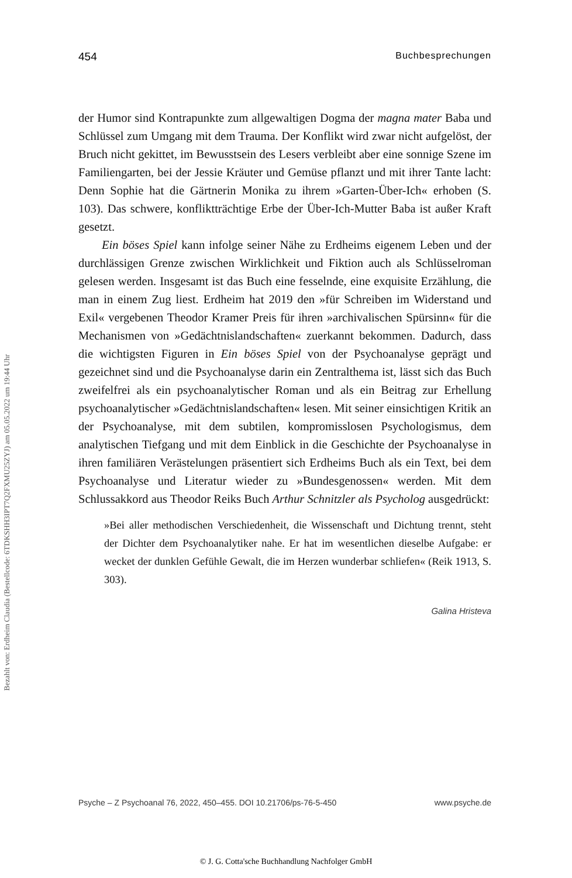Bezahlt von: Erdheim Claudia (Bestellcode: 6TDKSHH3IPT7Q2FXMU25ZYJ) am 05.05.2022 um 19:44 Uhr
454 Buchbesprechungen
der Humor sind Kontrapunkte zum allgewaltigen Dogma der magna mater Baba und Schlüssel zum Umgang mit dem Trauma. Der Konflikt wird zwar nicht aufgelöst, der Bruch nicht gekittet, im Bewusstsein des Lesers verbleibt aber eine sonnige Szene im Familiengarten, bei der Jessie Kräuter und Gemüse pflanzt und mit ihrer Tante lacht: Denn Sophie hat die Gärtnerin Monika zu ihrem »Garten-Über-Ich« erhoben (S. 103). Das schwere, konfliktträchtige Erbe der Über-Ich-Mutter Baba ist außer Kraft gesetzt.
Ein böses Spiel kann infolge seiner Nähe zu Erdheims eigenem Leben und der durchlässigen Grenze zwischen Wirklichkeit und Fiktion auch als Schlüsselroman gelesen werden. Insgesamt ist das Buch eine fesselnde, eine exquisite Erzählung, die man in einem Zug liest. Erdheim hat 2019 den »für Schreiben im Widerstand und Exil« vergebenen Theodor Kramer Preis für ihren »archivalischen Spürsinn« für die Mechanismen von »Gedächtnislandschaften« zuerkannt bekommen. Dadurch, dass die wichtigsten Figuren in Ein böses Spiel von der Psychoanalyse geprägt und gezeichnet sind und die Psychoanalyse darin ein Zentralthema ist, lässt sich das Buch zweifelfrei als ein psychoanalytischer Roman und als ein Beitrag zur Erhellung psychoanalytischer »Gedächtnislandschaften« lesen. Mit seiner einsichtigen Kritik an der Psychoanalyse, mit dem subtilen, kompromisslosen Psychologismus, dem analytischen Tiefgang und mit dem Einblick in die Geschichte der Psychoanalyse in ihren familiären Verästelungen präsentiert sich Erdheims Buch als ein Text, bei dem Psychoanalyse und Literatur wieder zu »Bundesgenossen« werden. Mit dem Schlussakkord aus Theodor Reiks Buch Arthur Schnitzler als Psycholog ausgedrückt:
»Bei aller methodischen Verschiedenheit, die Wissenschaft und Dichtung trennt, steht der Dichter dem Psychoanalytiker nahe. Er hat im wesentlichen dieselbe Aufgabe: er wecket der dunklen Gefühle Gewalt, die im Herzen wunderbar schliefen« (Reik 1913, S. 303).
Galina Hristeva
Psyche – Z Psychoanal 76, 2022, 450–455. DOI 10.21706/ps-76-5-450 www.psyche.de
© J. G. Cotta'sche Buchhandlung Nachfolger GmbH